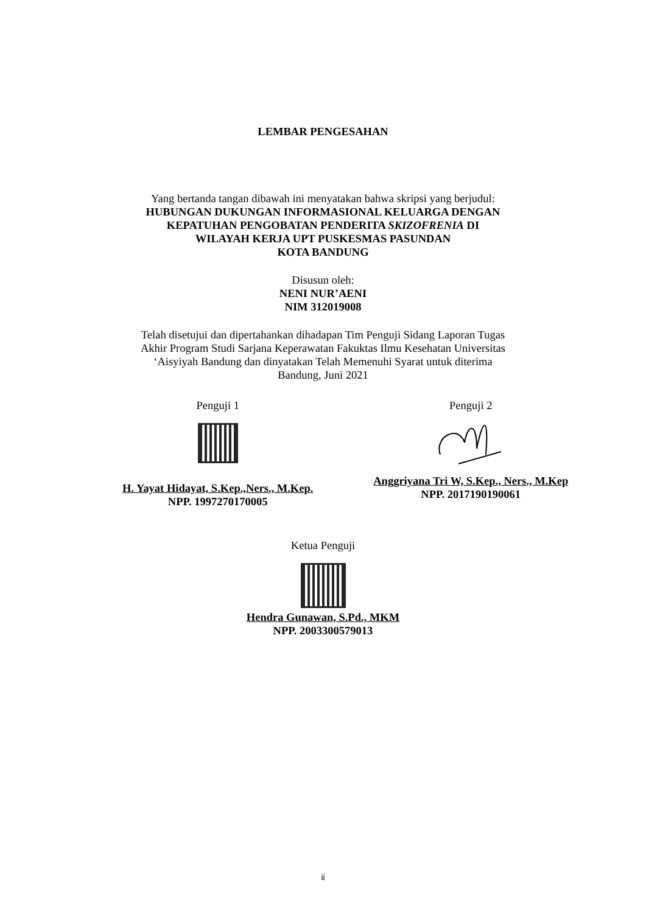LEMBAR PENGESAHAN
Yang bertanda tangan dibawah ini menyatakan bahwa skripsi yang berjudul:
HUBUNGAN DUKUNGAN INFORMASIONAL KELUARGA DENGAN
KEPATUHAN PENGOBATAN PENDERITA SKIZOFRENIA DI
WILAYAH KERJA UPT PUSKESMAS PASUNDAN
KOTA BANDUNG
Disusun oleh:
NENI NUR’AENI
NIM 312019008
Telah disetujui dan dipertahankan dihadapan Tim Penguji Sidang Laporan Tugas
Akhir Program Studi Sarjana Keperawatan Fakuktas Ilmu Kesehatan Universitas
‘Aisyiyah Bandung dan dinyatakan Telah Memenuhi Syarat untuk diterima
Bandung, Juni 2021
Penguji 1
H. Yayat Hidayat, S.Kep.,Ners., M.Kep.
NPP. 1997270170005
Penguji 2
Anggriyana Tri W, S.Kep., Ners., M.Kep
NPP. 2017190190061
Ketua Penguji
Hendra Gunawan, S.Pd., MKM
NPP. 2003300579013
ii